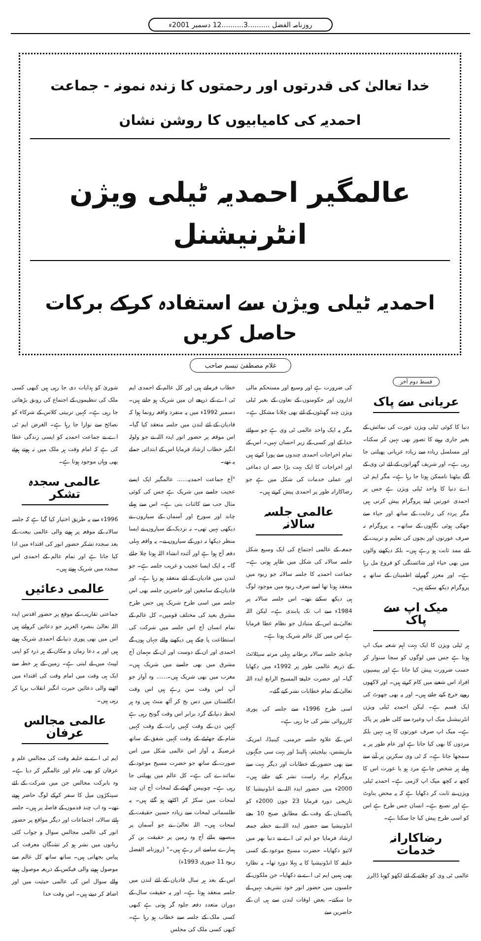روزنامہ الفضل ..........3..........12 دسمبر 2001ء
خدا تعالیٰ کی قدرتوں اور رحمتوں کا زندہ نمونہ - جماعت احمدیہ کی کامیابیوں کا روشن نشان
عالمگیر احمدیہ ٹیلی ویژن انٹرنیشنل
احمدیہ ٹیلی ویژن سے استفادہ کرکے برکات حاصل کریں
غلام مصطفیٰ تبسم صاحب
قسط دوم آخر
عریانی سے پاک
دنیا کا کوئی ٹیلی ویژن عورت کی نمائش کے بغیر جاری رہنے کا تصور بھی نہیں کر سکتا۔ اور مسلسل زیادہ سے زیادہ عریانی پھیلتی جا رہی ہے۔ اور شریف گھرانوں کے لئے ٹی وی کے آگے بیٹھنا ناممکن ہوتا جا رہا ہے۔ مگر ایم ٹی اے دنیا کا واحد ٹیلی ویژن ہے جس پر احمدی عورتیں اپنے پروگرام پیش کرتی ہیں مگر پردہ کی رعایت کے ساتھ اور حیاء سے جھکی ہوئی نگاہوں کے ساتھ۔ یہ پروگرام نہ صرف عورتوں اور بچوں کی تعلیم و تربیت کے لئے ممد ثابت ہو رہے ہیں۔ بلکہ دیکھنے والوں میں بھی حیاء اور شائستگی کو فروغ مل رہا ہے۔ اور معزز گھرانے اطمینان کے ساتھ یہ پروگرام دیکھ سکتے ہیں۔
میک اپ سے پاک
ہر ٹیلی ویژن کا ایک بہت اہم شعبہ میک اپ ہوتا ہے جس میں لوگوں کو سجا سنوار کر حسب ضرورت پیش کیا جاتا ہے اور بیسیوں افراد اس شعبے میں کام کرتے ہیں۔ اور لاکھوں روپے خرچ کیے جاتے ہیں۔ اور یہ بھی جھوٹ کی ایک قسم ہے۔ لیکن احمدیہ ٹیلی ویژن انٹرنیشنل میک اپ وغیرہ سے کلی طور پر پاک ہے۔ میک اپ صرف عورتوں کا ہی نہیں بلکہ مردوں کا بھی کیا جاتا ہے اور عام طور پر یہ سمجھا جاتا ہے۔ کہ ٹی وی سکرین پر آنے سے پہلے ہر شخص چاہے مرد ہو یا عورت اس کا کچھ نہ کچھ میک اپ لازمی ہے۔ احمدیہ ٹیلی ویژن نے ثابت کر دکھایا ہے کہ یہ محض بناوٹ ہے اور تصنع ہے۔ انسان جس طرح ہے اس کو اسی طرح پیش کیا جا سکتا ہے۔
رضاکارانہ خدمات
عالمی ٹی وی کو چلانے کے لئے لکھو کھہا ڈالرز
کی ضرورت ہے اور وسیع اور مستحکم مالی اداروں اور حکومتوں کے تعاون کے بغیر ٹیلی ویژن چند گھنٹوں کے لئے بھی چلانا مشکل ہے۔
مگر یہ ایک واحد عالمی ٹی وی ہے جو سوائے خدا کے اور کسی کے زیر احسان نہیں۔ اس کے تمام اخراجات احمدی چندوں سے پورا کرتے ہیں اور اخراجات کا ایک بہت بڑا حصہ ان دماغی اور عملی خدمات کی شکل میں ہے جو رضاکارانہ طور پر احمدی پیش کرتے ہیں۔
عالمی جلسہ سالانہ
جمعہ کے عالمی اجتماع کی ایک وسیع شکل جلسہ سالانہ کی شکل میں ظاہر ہوتی ہے۔ جماعت احمدیہ کا جلسہ سالانہ جو ربوہ میں منعقد ہوتا تھا اسے صرف ربوہ میں موجود لوگ ہی دیکھ سکتے تھے۔ اس جلسہ سالانہ پر 1984ء سے اب تک پابندی ہے۔ لیکن اللہ تعالیٰ نے اس کے متبادل جو نظام عطا فرمایا ہے اس میں کل عالم شریک ہوتا ہے۔
چنانچہ جلسہ سالانہ برطانیہ پہلی مرتبہ سیٹلائٹ کے ذریعہ عالمی طور پر 1992ء میں دکھایا گیا۔ اور حضرت خلیفۃ المسیح الرابع ایدہ اللہ تعالیٰ کے تمام خطابات نشر کیے گئے۔
اسی طرح 1996ء سے جلسہ کی پوری کارروائی نشر کی جا رہی ہے۔
اس کے علاوہ جلسہ جرمنی، کینیڈا، امریکہ، ماریشس، بیلجیئم، ہالینڈ اور بہت سی جگہوں سے بھی حضور کے خطابات اور دیگر بہت سے پروگرام براہ راست نشر کیے جاتے ہیں۔ 2000ء میں حضور ایدہ اللہ نے انڈونیشیا کا تاریخی دورہ فرمایا 23 جون 2000ء کو پاکستان کے وقت کے مطابق صبح 10 بجے انڈونیشیا سے حضور ایدہ اللہ نے خطبہ جمعہ ارشاد فرمایا جو ایم ٹی اے نے دنیا بھر میں لائیو دکھایا۔ حضرت مسیح موعود کے کسی خلیفہ کا انڈونیشیا کا یہ پہلا دورہ تھا۔ یہ نظارہ بھی ہمیں ایم ٹی اے نے دکھایا۔ جن ملکوں کے جلسوں میں حضور انور خود تشریف نہیں لے جا سکتے۔ بعض اوقات لندن سے ہی ان کے حاضرین سے
خطاب فرماتے ہیں اور کل عالم کے احمدی ایم ٹی اے کے ذریعے ان میں شریک ہو جاتے ہیں۔ دسمبر 1992ء میں یہ منفرد واقعہ رونما ہوا کہ قادیان کے لئے لندن میں جلسہ منعقد کیا گیا۔ اس موقعہ پر حضور انور ایدہ اللہ نے جو ولولہ انگیز خطاب ارشاد فرمایا اس کے ابتدائی جملے یہ تھے۔
"آج جماعت احمدیہ...... عالمگیر ایک ایسے عجیب جلسے میں شریک ہے جس کی کوئی مثال جب سے کائنات بنی ہے۔ اس سے پہلے چاند اور سورج اور آسمان کے سیاروں نے دیکھی نہیں تھی۔ نہ نزدیک کے سیاروں نے ایسا منظر دیکھا نہ دور کے سیاروں نے۔ یہ واقعہ پہلی دفعہ آج ہوا ہے اور آئندہ انشاء اللہ ہوتا چلا جائے گا۔ یہ ایک ایسا عجیب و غریب جلسہ ہے۔ جو لندن میں قادیان کے لئے منعقد ہو رہا ہے۔ اور قادیان کے سامعین اور حاضرین جلسہ بھی اس جلسہ میں اسی طرح شریک ہیں جس طرح مشرق بعید کی مختلف قومیں۔ کل عالم کے تمام انسان آج اس جلسہ میں شرکت کی استطاعت پا چکے ہیں دیکھنے والے جہاں ہوں گے احمدی اور ان کے دوست اور ان کے مہمان آج مشرق میں بھی جلسے میں شریک ہیں۔ مغرب میں بھی شریک ہیں۔...... وہ آواز جو آپ اس وقت سن رہے ہیں اس وقت انگلستان میں دس بج کر آٹھ منٹ ہیں وہ ہر لحظہ دنیا کے گرد برابر اس وقت گونج رہی ہے کہیں دن کے وقت کہیں رات کے وقت کہیں شام کے جھٹپٹے کے وقت کہیں شفق کے ساتھ غرضیکہ یہ آواز اس عالمی شکل میں اس صورت کے ساتھ جو حضرت مسیح موعود کے نمائندے کی ہے۔ کل عالم میں پھیلتی جا رہی ہے۔ چوبیس گھنٹے کے لمحات آج ان چند لمحات میں سکڑ کر اکٹھے ہو گئے ہیں۔ یہ طلسماتی لمحات سے زیادہ حسین حقیقت کے لمحات ہیں۔ اللہ تعالیٰ نے جو آسمان پر منصوبے بنائے آج وہ زمین پر حقیقت بن کر ہمارے سامنے اتر رہے ہیں۔" (روزنامہ الفضل ربوہ 11 جنوری 1993ء)
اس کے بعد ہر سال قادیان کے لئے لندن میں جلسہ منعقد ہوتا ہے۔ اور یہ حقیقت سال کے دوران متعدد دفعہ جلوہ گر ہوتی ہے کبھی کسی ملک کے جلسہ سے خطاب ہو رہا ہے۔ کبھی کسی ملک کی مجلس
شوریٰ کو ہدایات دی جا رہی ہیں کبھی کسی ملک کی تنظیموں کے اجتماع کی رونق بڑھائی جا رہی ہے۔ کہیں تربیتی کلاس کے شرکاء کو نصائح سے نوازا جا رہا ہے۔ الغرض ایم ٹی اے نے جماعت احمدیہ کو ایسی زندگی عطا کی ہے کہ امام وقت ہر ملک میں نہ ہوتے ہوئے بھی وہاں موجود ہوتا ہے۔
عالمی سجدہ تشکر
1996ء سے یہ طریق اختیار کیا گیا ہے کہ جلسہ سالانہ کے موقعہ پر ہونے والی عالمی بیعت کے بعد سجدہ تشکر حضور انور کی اقتداء میں ادا کیا جاتا ہے اور تمام عالم کے احمدی اس سجدہ میں شریک ہوتے ہیں۔
عالمی دعائیں
جماعتی تقاریب کے موقع پر حضور اقدس ایدہ اللہ تعالیٰ بنصرہ العزیز جو دعائیں کرواتے ہیں اس میں بھی پوری دنیا کے احمدی شریک ہوتے ہیں اور یہ دعا زمان و مکان کے ہر ذرہ کو اپنی لپیٹ میں لے لیتی ہے۔ زمین کے ہر خطہ سے ایک ہی وقت میں امام وقت کی اقتداء میں اٹھنے والی دعائیں حیرت انگیز انقلاب برپا کر رہی ہیں۔
عالمی مجالس عرفان
ایم ٹی اے نے خلیفہ وقت کی مجالس علم و عرفان کو بھی عام اور عالمگیر کر دیا ہے۔ وہ بابرکت مجالس جن میں شرکت کے لئے سینکڑوں میل کا سفر کرکے لوگ حاضر ہوتے تھے۔ وہ اب چند قدموں کے فاصلہ پر ہیں۔ جلسہ ہائے سالانہ، اجتماعات اور دیگر مواقع پر حضور انور کی عالمی مجالس سوال و جواب کئی زبانوں میں نشر ہو کر تشنگان معرفت کی پیاس بجھاتی ہیں۔ ساتھ ساتھ کل عالم سے موصول ہونے والی فیکس کے ذریعہ موصول ہونے والے سوال اس کی عالمی حیثیت میں اور اضافہ کر دیتے ہیں۔ اس وقت خدا